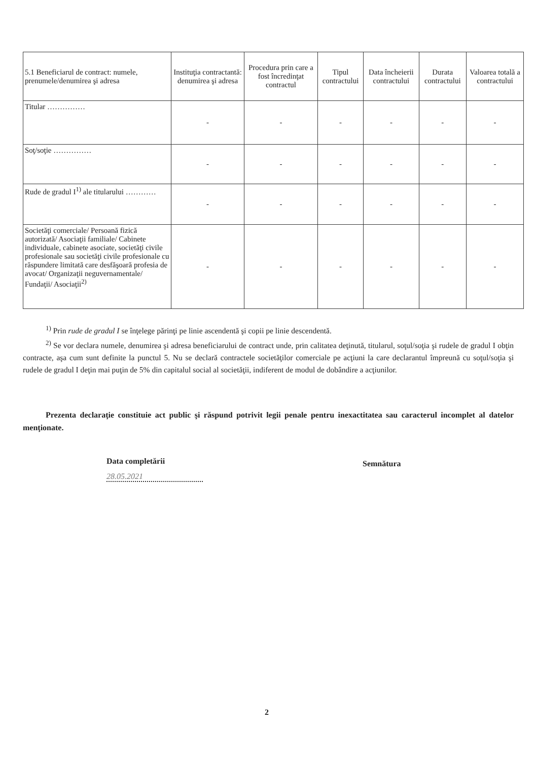| 5.1 Beneficiarul de contract: numele, prenumele/denumirea şi adresa | Instituţia contractantă: denumirea şi adresa | Procedura prin care a fost încredinţat contractul | Tipul contractului | Data încheierii contractului | Durata contractului | Valoarea totală a contractului |
| --- | --- | --- | --- | --- | --- | --- |
| Titular …………… | - | - | - | - | - | - |
| Soţ/soţie …………… | - | - | - | - | - | - |
| Rude de gradul I<sup>1)</sup> ale titularului ………… | - | - | - | - | - | - |
| Societăţi comerciale/ Persoană fizică autorizată/ Asociaţii familiale/ Cabinete individuale, cabinete asociate, societăţi civile profesionale sau societăţi civile profesionale cu răspundere limitată care desfăşoară profesia de avocat/ Organizaţii neguvernamentale/ Fundaţii/ Asociaţii<sup>2)</sup> | - | - | - | - | - | - |
<sup>1)</sup> Prin rude de gradul I se înţelege părinţi pe linie ascendentă şi copii pe linie descendentă.
<sup>2)</sup> Se vor declara numele, denumirea şi adresa beneficiarului de contract unde, prin calitatea deţinută, titularul, soţul/soţia şi rudele de gradul I obţin contracte, aşa cum sunt definite la punctul 5. Nu se declară contractele societăţilor comerciale pe acţiuni la care declarantul împreună cu soţul/soţia şi rudele de gradul I deţin mai puţin de 5% din capitalul social al societăţii, indiferent de modul de dobândire a acţiunilor.
Prezenta declaraţie constituie act public şi răspund potrivit legii penale pentru inexactitatea sau caracterul incomplet al datelor menţionate.
Data completării
28.05.2021
Semnătura
2